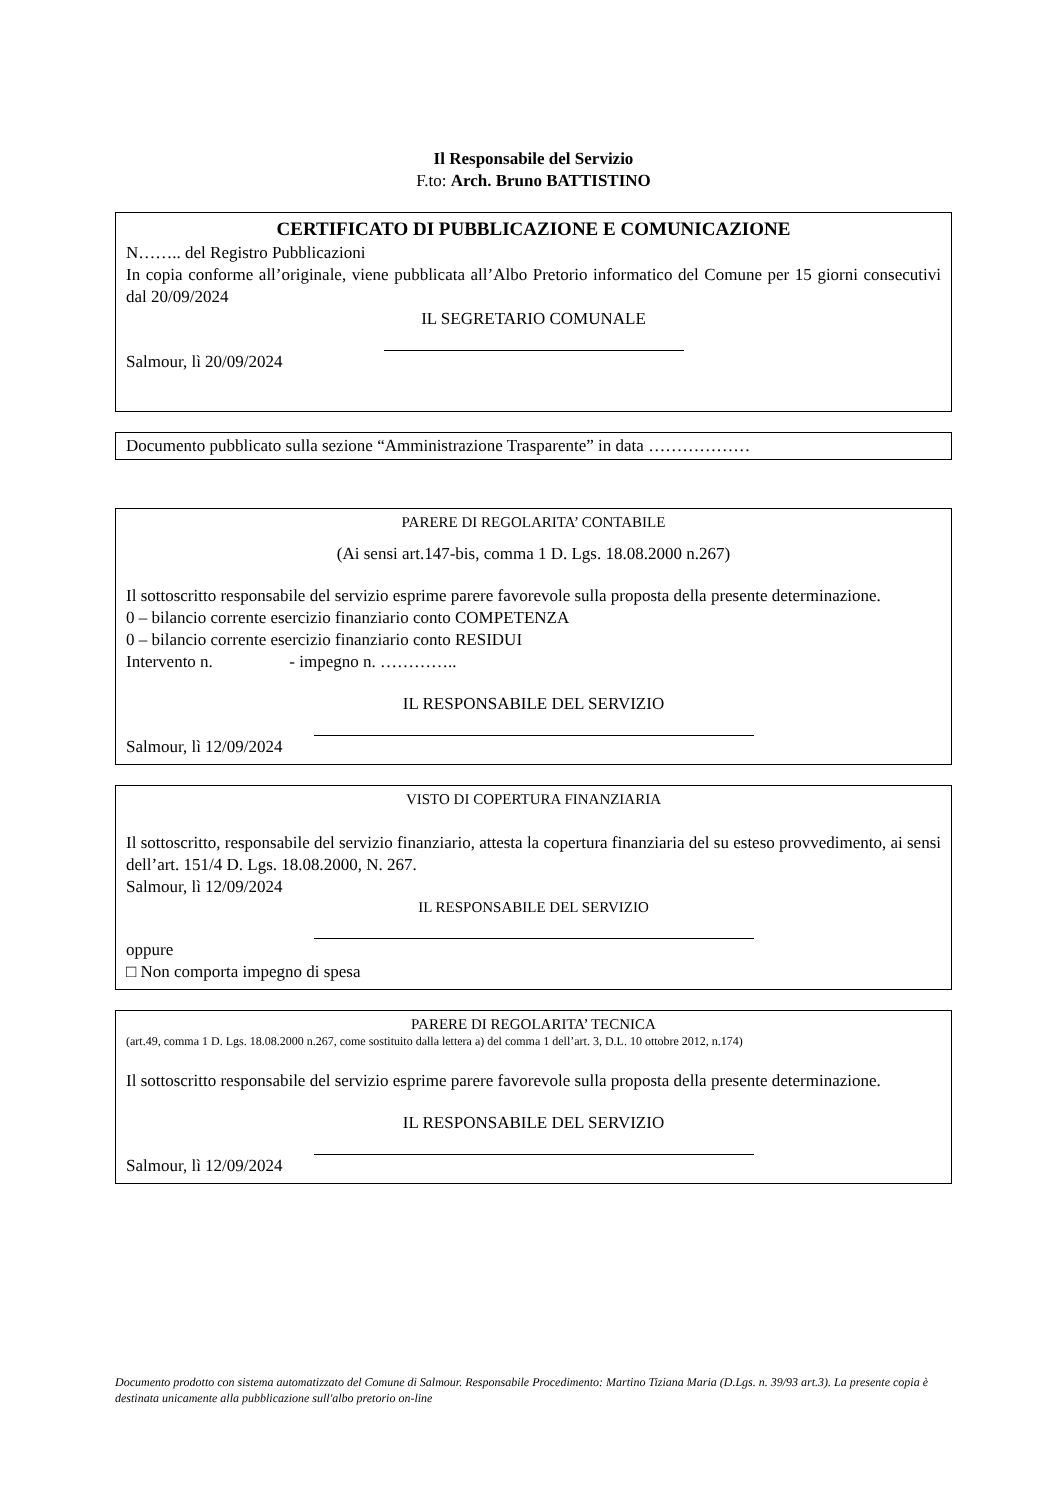Il Responsabile del Servizio
F.to: Arch. Bruno BATTISTINO
CERTIFICATO DI PUBBLICAZIONE E COMUNICAZIONE
N…….. del Registro Pubblicazioni
In copia conforme all’originale, viene pubblicata all’Albo Pretorio informatico del Comune per 15 giorni consecutivi dal 20/09/2024
IL SEGRETARIO COMUNALE
Salmour, lì 20/09/2024
Documento pubblicato sulla sezione “Amministrazione Trasparente” in data ………………
PARERE DI REGOLARITA’ CONTABILE
(Ai sensi art.147-bis, comma 1 D. Lgs. 18.08.2000 n.267)
Il sottoscritto responsabile del servizio esprime parere favorevole sulla proposta della presente determinazione.
0 – bilancio corrente esercizio finanziario conto COMPETENZA
0 – bilancio corrente esercizio finanziario conto RESIDUI
Intervento n. - impegno n. …………..
IL RESPONSABILE DEL SERVIZIO
Salmour, lì 12/09/2024
VISTO DI COPERTURA FINANZIARIA
Il sottoscritto, responsabile del servizio finanziario, attesta la copertura finanziaria del su esteso provvedimento, ai sensi dell’art. 151/4 D. Lgs. 18.08.2000, N. 267.
Salmour, lì 12/09/2024
IL RESPONSABILE DEL SERVIZIO
oppure
□ Non comporta impegno di spesa
PARERE DI REGOLARITA’ TECNICA
(art.49, comma 1 D. Lgs. 18.08.2000 n.267, come sostituito dalla lettera a) del comma 1 dell’art. 3, D.L. 10 ottobre 2012, n.174)
Il sottoscritto responsabile del servizio esprime parere favorevole sulla proposta della presente determinazione.
IL RESPONSABILE DEL SERVIZIO
Salmour, lì 12/09/2024
Documento prodotto con sistema automatizzato del Comune di Salmour. Responsabile Procedimento: Martino Tiziana Maria (D.Lgs. n. 39/93 art.3). La presente copia è destinata unicamente alla pubblicazione sull'albo pretorio on-line